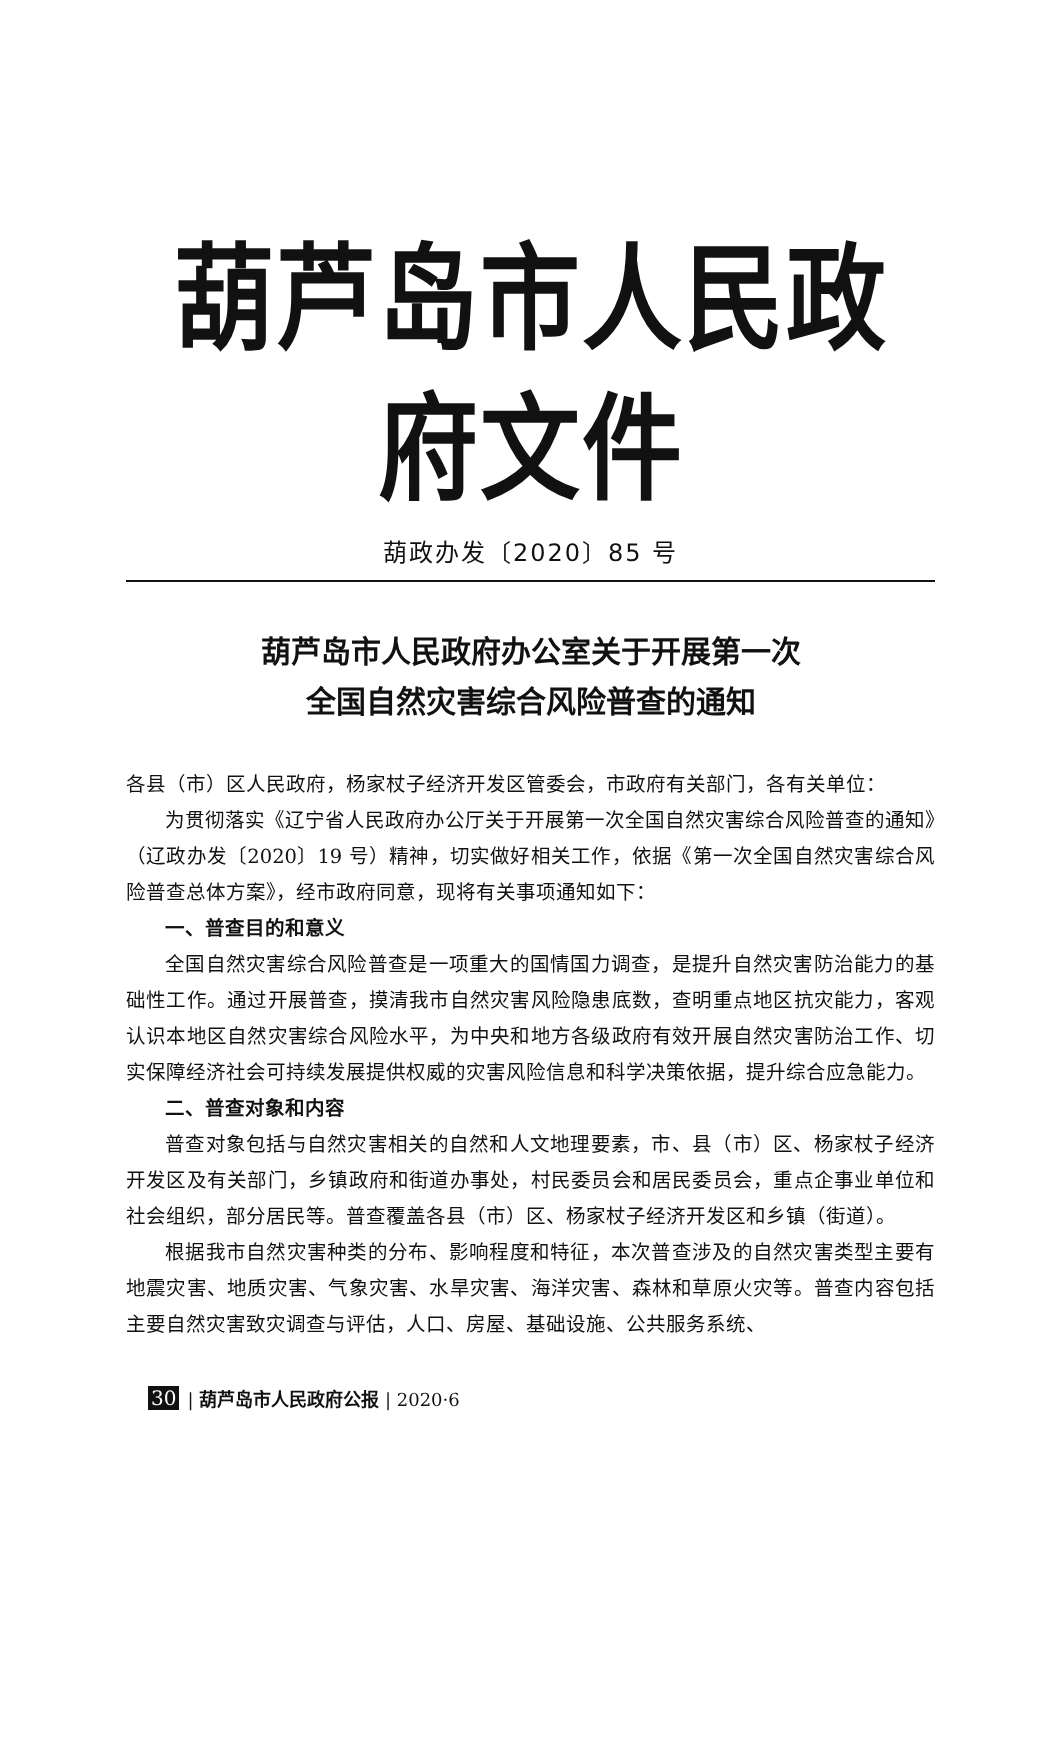葫芦岛市人民政府文件
葫政办发〔2020〕85 号
葫芦岛市人民政府办公室关于开展第一次
全国自然灾害综合风险普查的通知
各县（市）区人民政府，杨家杖子经济开发区管委会，市政府有关部门，各有关单位：
为贯彻落实《辽宁省人民政府办公厅关于开展第一次全国自然灾害综合风险普查的通知》（辽政办发〔2020〕19 号）精神，切实做好相关工作，依据《第一次全国自然灾害综合风险普查总体方案》，经市政府同意，现将有关事项通知如下：
一、普查目的和意义
全国自然灾害综合风险普查是一项重大的国情国力调查，是提升自然灾害防治能力的基础性工作。通过开展普查，摸清我市自然灾害风险隐患底数，查明重点地区抗灾能力，客观认识本地区自然灾害综合风险水平，为中央和地方各级政府有效开展自然灾害防治工作、切实保障经济社会可持续发展提供权威的灾害风险信息和科学决策依据，提升综合应急能力。
二、普查对象和内容
普查对象包括与自然灾害相关的自然和人文地理要素，市、县（市）区、杨家杖子经济开发区及有关部门，乡镇政府和街道办事处，村民委员会和居民委员会，重点企事业单位和社会组织，部分居民等。普查覆盖各县（市）区、杨家杖子经济开发区和乡镇（街道）。
根据我市自然灾害种类的分布、影响程度和特征，本次普查涉及的自然灾害类型主要有地震灾害、地质灾害、气象灾害、水旱灾害、海洋灾害、森林和草原火灾等。普查内容包括主要自然灾害致灾调查与评估，人口、房屋、基础设施、公共服务系统、
30 | 葫芦岛市人民政府公报 | 2020·6